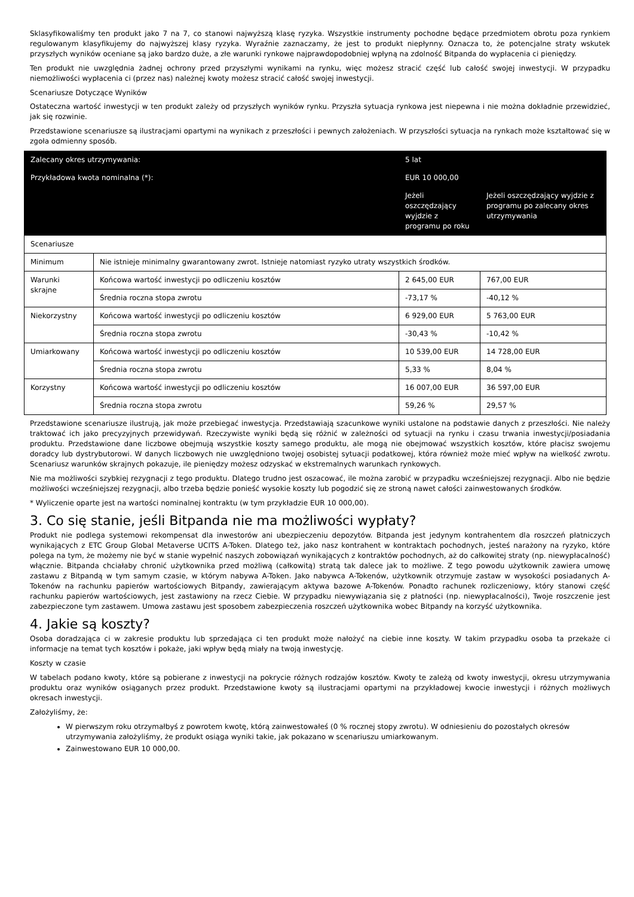Sklasyfikowaliśmy ten produkt jako 7 na 7, co stanowi najwyższą klasę ryzyka. Wszystkie instrumenty pochodne będące przedmiotem obrotu poza rynkiem regulowanym klasyfikujemy do najwyższej klasy ryzyka. Wyraźnie zaznaczamy, że jest to produkt niepłynny. Oznacza to, że potencjalne straty wskutek przyszłych wyników oceniane są jako bardzo duże, a złe warunki rynkowe najprawdopodobniej wpłyną na zdolność Bitpanda do wypłacenia ci pieniędzy.
Ten produkt nie uwzględnia żadnej ochrony przed przyszłymi wynikami na rynku, więc możesz stracić część lub całość swojej inwestycji. W przypadku niemożliwości wypłacenia ci (przez nas) należnej kwoty możesz stracić całość swojej inwestycji.
Scenariusze Dotyczące Wyników
Ostateczna wartość inwestycji w ten produkt zależy od przyszłych wyników rynku. Przyszła sytuacja rynkowa jest niepewna i nie można dokładnie przewidzieć, jak się rozwinie.
Przedstawione scenariusze są ilustracjami opartymi na wynikach z przeszłości i pewnych założeniach. W przyszłości sytuacja na rynkach może kształtować się w zgoła odmienny sposób.
| Zalecany okres utrzymywania: | | 5 lat | |
| --- | --- | --- | --- |
| Przykładowa kwota nominalna (*): | | EUR 10 000,00 | |
| | | Jeżeli oszczędzający wyjdzie z programu po roku | Jeżeli oszczędzający wyjdzie z programu po zalecany okres utrzymywania |
| Scenariusze | | | |
| Minimum | Nie istnieje minimalny gwarantowany zwrot. Istnieje natomiast ryzyko utraty wszystkich środków. | | |
| Warunki skrajne | Końcowa wartość inwestycji po odliczeniu kosztów | 2 645,00 EUR | 767,00 EUR |
| | Średnia roczna stopa zwrotu | -73,17 % | -40,12 % |
| Niekorzystny | Końcowa wartość inwestycji po odliczeniu kosztów | 6 929,00 EUR | 5 763,00 EUR |
| | Średnia roczna stopa zwrotu | -30,43 % | -10,42 % |
| Umiarkowany | Końcowa wartość inwestycji po odliczeniu kosztów | 10 539,00 EUR | 14 728,00 EUR |
| | Średnia roczna stopa zwrotu | 5,33 % | 8,04 % |
| Korzystny | Końcowa wartość inwestycji po odliczeniu kosztów | 16 007,00 EUR | 36 597,00 EUR |
| | Średnia roczna stopa zwrotu | 59,26 % | 29,57 % |
Przedstawione scenariusze ilustrują, jak może przebiegać inwestycja. Przedstawiają szacunkowe wyniki ustalone na podstawie danych z przeszłości. Nie należy traktować ich jako precyzyjnych przewidywań. Rzeczywiste wyniki będą się różnić w zależności od sytuacji na rynku i czasu trwania inwestycji/posiadania produktu. Przedstawione dane liczbowe obejmują wszystkie koszty samego produktu, ale mogą nie obejmować wszystkich kosztów, które płacisz swojemu doradcy lub dystrybutorowi. W danych liczbowych nie uwzględniono twojej osobistej sytuacji podatkowej, która również może mieć wpływ na wielkość zwrotu. Scenariusz warunków skrajnych pokazuje, ile pieniędzy możesz odzyskać w ekstremalnych warunkach rynkowych.
Nie ma możliwości szybkiej rezygnacji z tego produktu. Dlatego trudno jest oszacować, ile można zarobić w przypadku wcześniejszej rezygnacji. Albo nie będzie możliwości wcześniejszej rezygnacji, albo trzeba będzie ponieść wysokie koszty lub pogodzić się ze stroną nawet całości zainwestowanych środków.
* Wyliczenie oparte jest na wartości nominalnej kontraktu (w tym przykładzie EUR 10 000,00).
3. Co się stanie, jeśli Bitpanda nie ma możliwości wypłaty?
Produkt nie podlega systemowi rekompensat dla inwestorów ani ubezpieczeniu depozytów. Bitpanda jest jedynym kontrahentem dla roszczeń płatniczych wynikających z ETC Group Global Metaverse UCITS A-Token. Dlatego też, jako nasz kontrahent w kontraktach pochodnych, jesteś narażony na ryzyko, które polega na tym, że możemy nie być w stanie wypełnić naszych zobowiązań wynikających z kontraktów pochodnych, aż do całkowitej straty (np. niewypłacalność) włącznie. Bitpanda chciałaby chronić użytkownika przed możliwą (całkowitą) stratą tak dalece jak to możliwe. Z tego powodu użytkownik zawiera umowę zastawu z Bitpandą w tym samym czasie, w którym nabywa A-Token. Jako nabywca A-Tokenów, użytkownik otrzymuje zastaw w wysokości posiadanych A-Tokenów na rachunku papierów wartościowych Bitpandy, zawierającym aktywa bazowe A-Tokenów. Ponadto rachunek rozliczeniowy, który stanowi część rachunku papierów wartościowych, jest zastawiony na rzecz Ciebie. W przypadku niewywiązania się z płatności (np. niewypłacalności), Twoje roszczenie jest zabezpieczone tym zastawem. Umowa zastawu jest sposobem zabezpieczenia roszczeń użytkownika wobec Bitpandy na korzyść użytkownika.
4. Jakie są koszty?
Osoba doradzająca ci w zakresie produktu lub sprzedająca ci ten produkt może nałożyć na ciebie inne koszty. W takim przypadku osoba ta przekaże ci informacje na temat tych kosztów i pokaże, jaki wpływ będą miały na twoją inwestycję.
Koszty w czasie
W tabelach podano kwoty, które są pobierane z inwestycji na pokrycie różnych rodzajów kosztów. Kwoty te zależą od kwoty inwestycji, okresu utrzymywania produktu oraz wyników osiąganych przez produkt. Przedstawione kwoty są ilustracjami opartymi na przykładowej kwocie inwestycji i różnych możliwych okresach inwestycji.
Założyliśmy, że:
W pierwszym roku otrzymałbyś z powrotem kwotę, którą zainwestowałeś (0 % rocznej stopy zwrotu). W odniesieniu do pozostałych okresów utrzymywania założyliśmy, że produkt osiąga wyniki takie, jak pokazano w scenariuszu umiarkowanym.
Zainwestowano EUR 10 000,00.